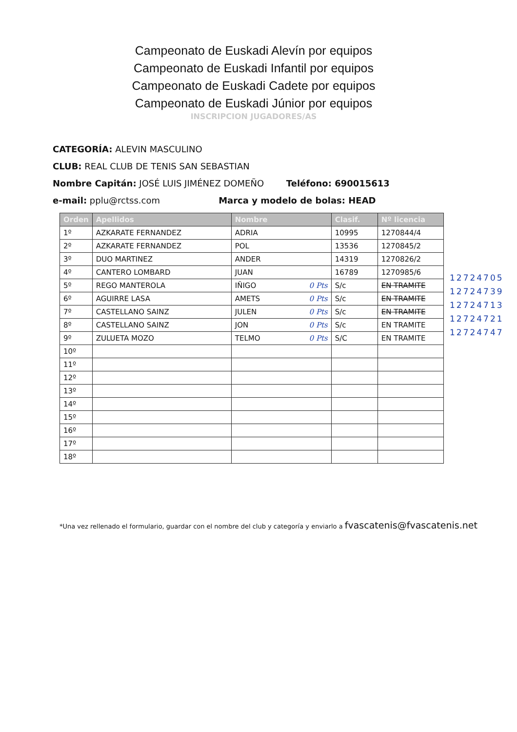Campeonato de Euskadi Alevín por equipos
Campeonato de Euskadi Infantil por equipos
Campeonato de Euskadi Cadete por equipos
Campeonato de Euskadi Júnior por equipos
INSCRIPCION JUGADORES/AS
CATEGORÍA: ALEVIN MASCULINO
CLUB: REAL CLUB DE TENIS SAN SEBASTIAN
Nombre Capitán: JOSÉ LUIS JIMÉNEZ DOMEÑO Teléfono: 690015613
e-mail: pplu@rctss.com Marca y modelo de bolas: HEAD
| Orden | Apellidos | Nombre | Clasif. | Nº licencia |
| --- | --- | --- | --- | --- |
| 1º | AZKARATE FERNANDEZ | ADRIA | 10995 | 1270844/4 |
| 2º | AZKARATE FERNANDEZ | POL | 13536 | 1270845/2 |
| 3º | DUO MARTINEZ | ANDER | 14319 | 1270826/2 |
| 4º | CANTERO LOMBARD | JUAN | 16789 | 1270985/6 |
| 5º | REGO MANTEROLA | IÑIGO 0 Pts | S/c | EN TRAMITE |
| 6º | AGUIRRE LASA | AMETS 0 Pts | S/c | EN TRAMITE |
| 7º | CASTELLANO SAINZ | JULEN 0 Pts | S/c | EN TRAMITE |
| 8º | CASTELLANO SAINZ | JON 0 Pts | S/c | EN TRAMITE |
| 9º | ZULUETA MOZO | TELMO 0 Pts | S/C | EN TRAMITE |
| 10º | | | | |
| 11º | | | | |
| 12º | | | | |
| 13º | | | | |
| 14º | | | | |
| 15º | | | | |
| 16º | | | | |
| 17º | | | | |
| 18º | | | | |
12724705
12724739
12724713
12724721
12724747
*Una vez rellenado el formulario, guardar con el nombre del club y categoría y enviarlo a fvascatenis@fvascatenis.net